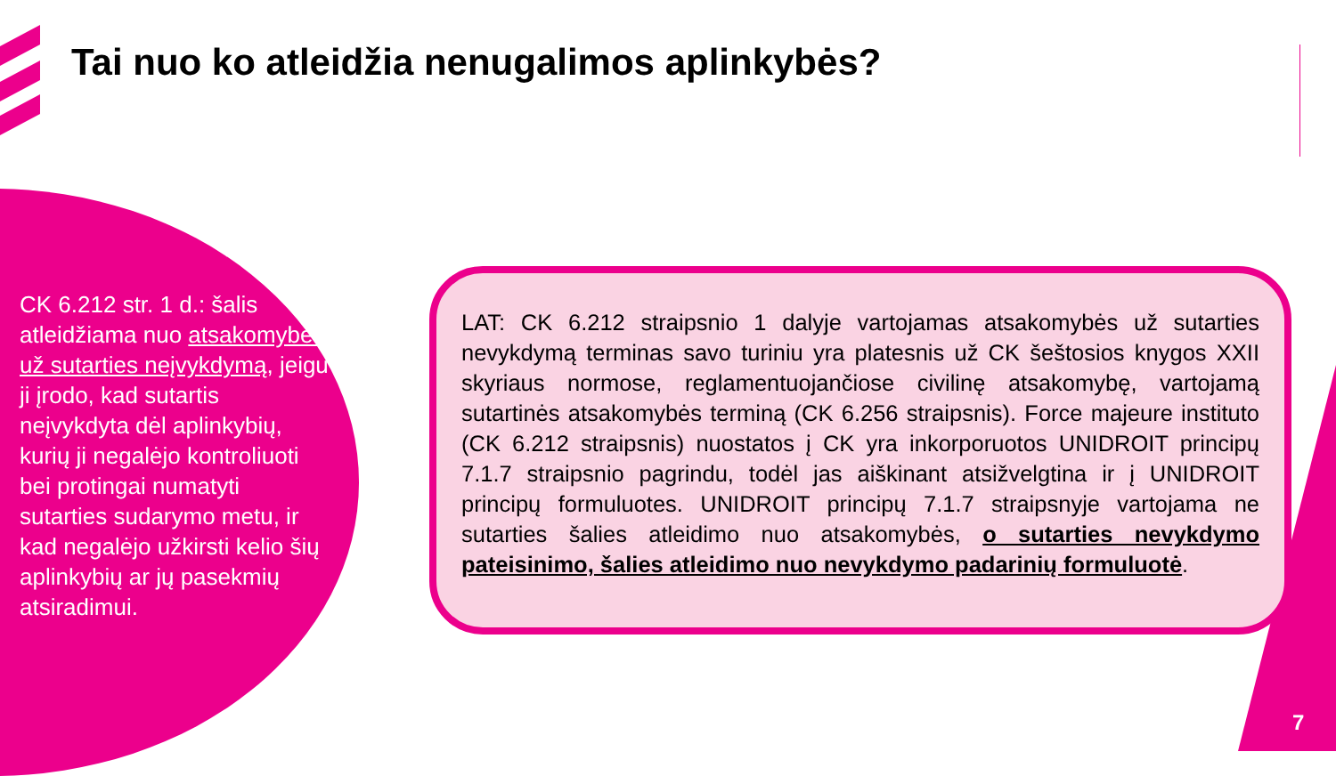Tai nuo ko atleidžia nenugalimos aplinkybės?
CK 6.212 str. 1 d.: šalis atleidžiama nuo atsakomybės už sutarties neįvykdymą, jeigu ji įrodo, kad sutartis neįvykdyta dėl aplinkybių, kurių ji negalėjo kontroliuoti bei protingai numatyti sutarties sudarymo metu, ir kad negalėjo užkirsti kelio šių aplinkybių ar jų pasekmių atsiradimui.
LAT: CK 6.212 straipsnio 1 dalyje vartojamas atsakomybės už sutarties nevykdymą terminas savo turiniu yra platesnis už CK šeštosios knygos XXII skyriaus normose, reglamentuojančiose civilinę atsakomybę, vartojamą sutartinės atsakomybės terminą (CK 6.256 straipsnis). Force majeure instituto (CK 6.212 straipsnis) nuostatos į CK yra inkorporuotos UNIDROIT principų 7.1.7 straipsnio pagrindu, todėl jas aiškinant atsižvelgtina ir į UNIDROIT principų formuluotes. UNIDROIT principų 7.1.7 straipsnyje vartojama ne sutarties šalies atleidimo nuo atsakomybės, o sutarties nevykdymo pateisinimo, šalies atleidimo nuo nevykdymo padarinių formuluotė.
7